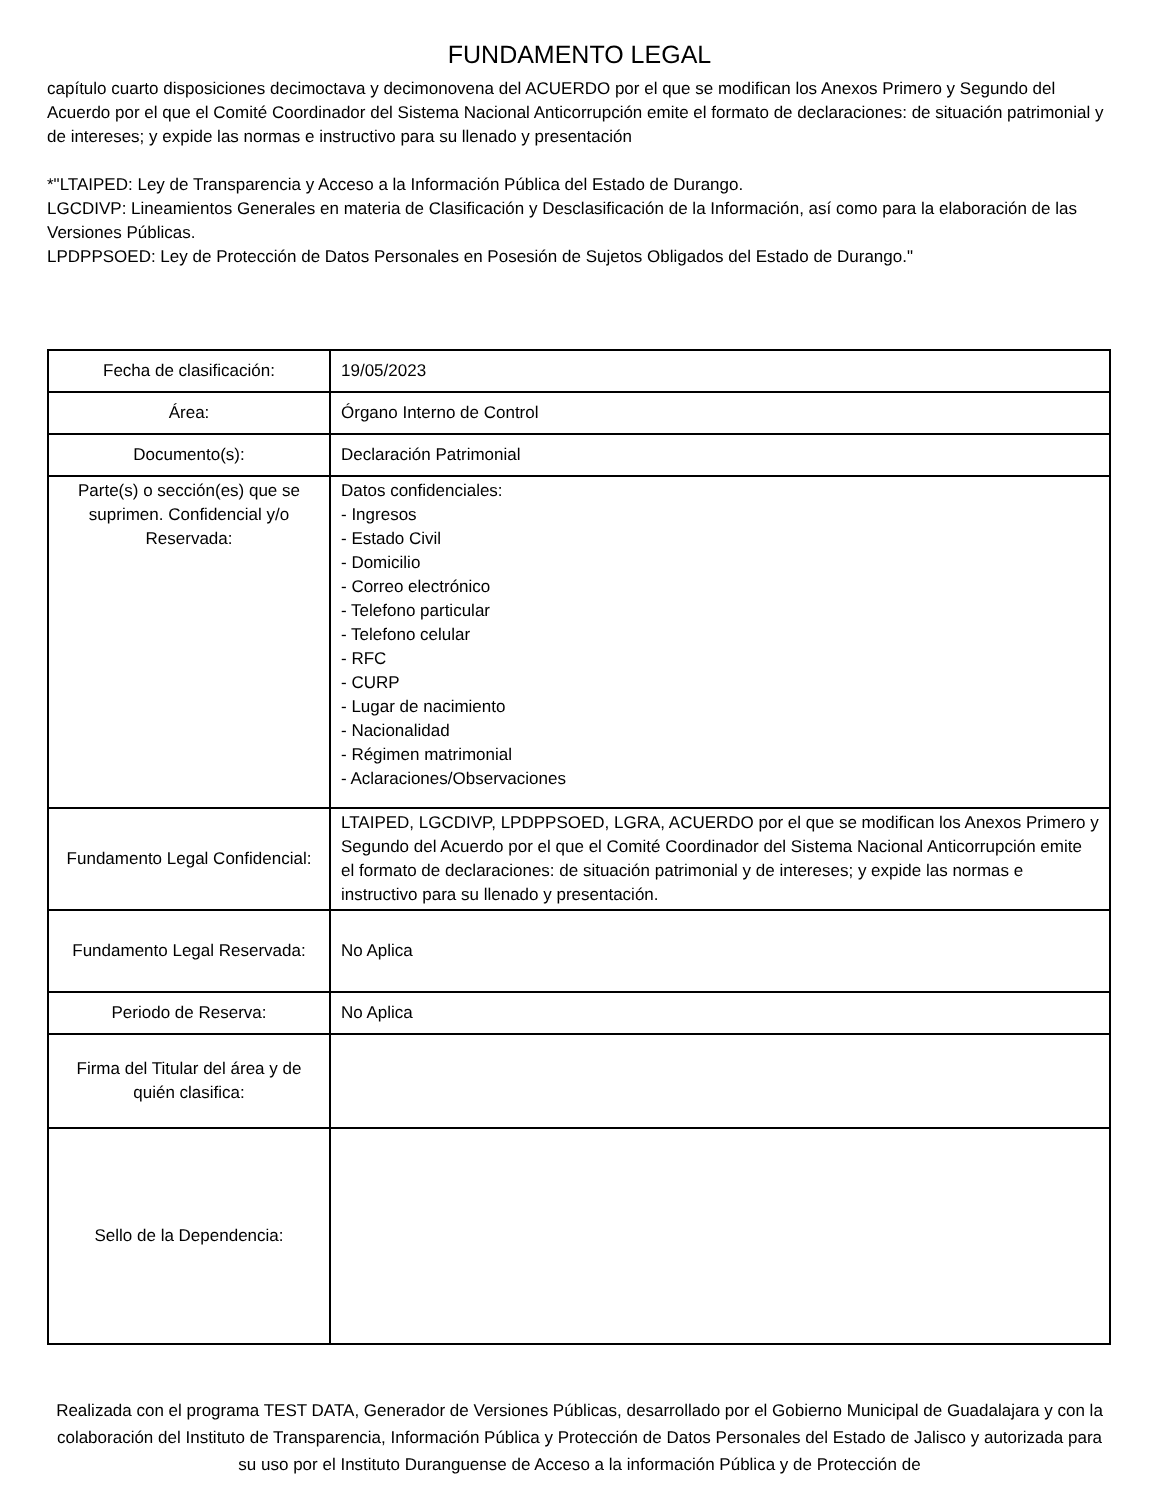FUNDAMENTO LEGAL
capítulo cuarto disposiciones decimoctava y decimonovena del ACUERDO por el que se modifican los Anexos Primero y Segundo del Acuerdo por el que el Comité Coordinador del Sistema Nacional Anticorrupción emite el formato de declaraciones: de situación patrimonial y de intereses; y expide las normas e instructivo para su llenado y presentación
*"LTAIPED: Ley de Transparencia y Acceso a la Información Pública del Estado de Durango.
LGCDIVP: Lineamientos Generales en materia de Clasificación y Desclasificación de la Información, así como para la elaboración de las Versiones Públicas.
LPDPPSOED: Ley de Protección de Datos Personales en Posesión de Sujetos Obligados del Estado de Durango."
| Fecha de clasificación: | 19/05/2023 |
| Área: | Órgano Interno de Control |
| Documento(s): | Declaración Patrimonial |
| Parte(s) o sección(es) que se suprimen. Confidencial y/o Reservada: | Datos confidenciales: - Ingresos - Estado Civil - Domicilio - Correo electrónico - Telefono particular - Telefono celular - RFC - CURP - Lugar de nacimiento - Nacionalidad - Régimen matrimonial - Aclaraciones/Observaciones |
| Fundamento Legal Confidencial: | LTAIPED, LGCDIVP, LPDPPSOED, LGRA, ACUERDO por el que se modifican los Anexos Primero y Segundo del Acuerdo por el que el Comité Coordinador del Sistema Nacional Anticorrupción emite el formato de declaraciones: de situación patrimonial y de intereses; y expide las normas e instructivo para su llenado y presentación. |
| Fundamento Legal Reservada: | No Aplica |
| Periodo de Reserva: | No Aplica |
| Firma del Titular del área y de quién clasifica: | |
| Sello de la Dependencia: | |
Realizada con el programa TEST DATA, Generador de Versiones Públicas, desarrollado por el Gobierno Municipal de Guadalajara y con la colaboración del Instituto de Transparencia, Información Pública y Protección de Datos Personales del Estado de Jalisco y autorizada para su uso por el Instituto Duranguense de Acceso a la información Pública y de Protección de